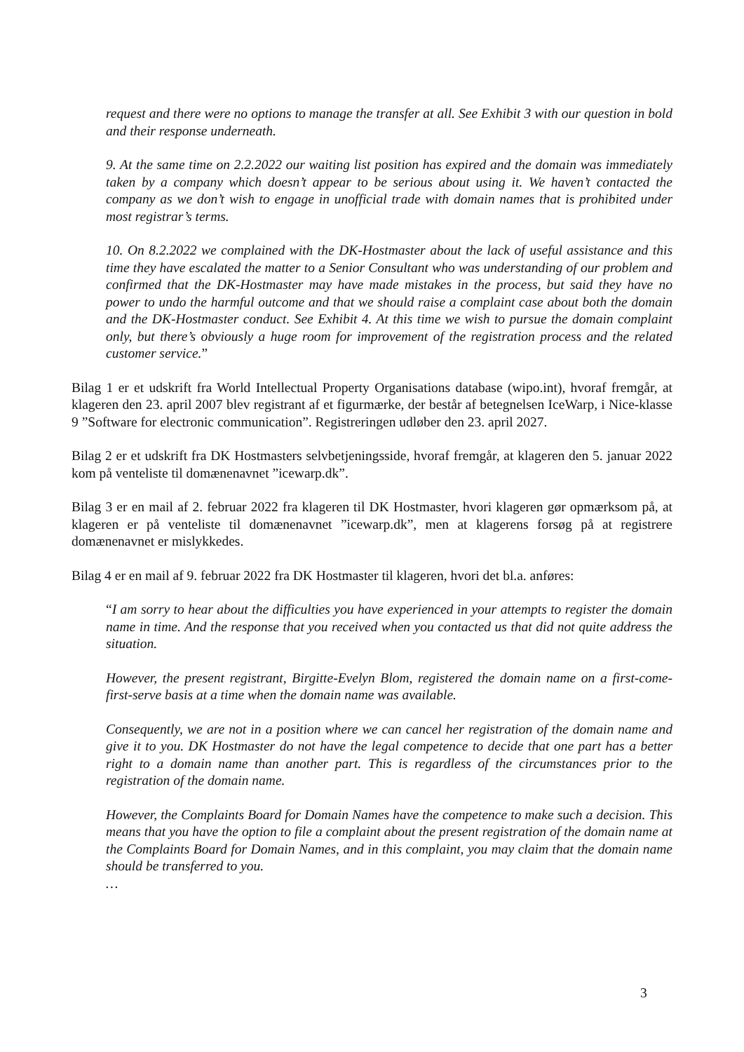request and there were no options to manage the transfer at all. See Exhibit 3 with our question in bold and their response underneath.
9. At the same time on 2.2.2022 our waiting list position has expired and the domain was immediately taken by a company which doesn’t appear to be serious about using it. We haven’t contacted the company as we don’t wish to engage in unofficial trade with domain names that is prohibited under most registrar’s terms.
10. On 8.2.2022 we complained with the DK-Hostmaster about the lack of useful assistance and this time they have escalated the matter to a Senior Consultant who was understanding of our problem and confirmed that the DK-Hostmaster may have made mistakes in the process, but said they have no power to undo the harmful outcome and that we should raise a complaint case about both the domain and the DK-Hostmaster conduct. See Exhibit 4. At this time we wish to pursue the domain complaint only, but there’s obviously a huge room for improvement of the registration process and the related customer service.”
Bilag 1 er et udskrift fra World Intellectual Property Organisations database (wipo.int), hvoraf fremgår, at klageren den 23. april 2007 blev registrant af et figurmærke, der består af betegnelsen IceWarp, i Nice-klasse 9 ”Software for electronic communication”. Registreringen udløber den 23. april 2027.
Bilag 2 er et udskrift fra DK Hostmasters selvbetjeningsside, hvoraf fremgår, at klageren den 5. januar 2022 kom på venteliste til domænenavnet ”icewarp.dk”.
Bilag 3 er en mail af 2. februar 2022 fra klageren til DK Hostmaster, hvori klageren gør opmærksom på, at klageren er på venteliste til domænenavnet ”icewarp.dk”, men at klagerens forsøg på at registrere domænenavnet er mislykkedes.
Bilag 4 er en mail af 9. februar 2022 fra DK Hostmaster til klageren, hvori det bl.a. anføres:
“I am sorry to hear about the difficulties you have experienced in your attempts to register the domain name in time. And the response that you received when you contacted us that did not quite address the situation.
However, the present registrant, Birgitte-Evelyn Blom, registered the domain name on a first-come-first-serve basis at a time when the domain name was available.
Consequently, we are not in a position where we can cancel her registration of the domain name and give it to you. DK Hostmaster do not have the legal competence to decide that one part has a better right to a domain name than another part. This is regardless of the circumstances prior to the registration of the domain name.
However, the Complaints Board for Domain Names have the competence to make such a decision. This means that you have the option to file a complaint about the present registration of the domain name at the Complaints Board for Domain Names, and in this complaint, you may claim that the domain name should be transferred to you.
…
3